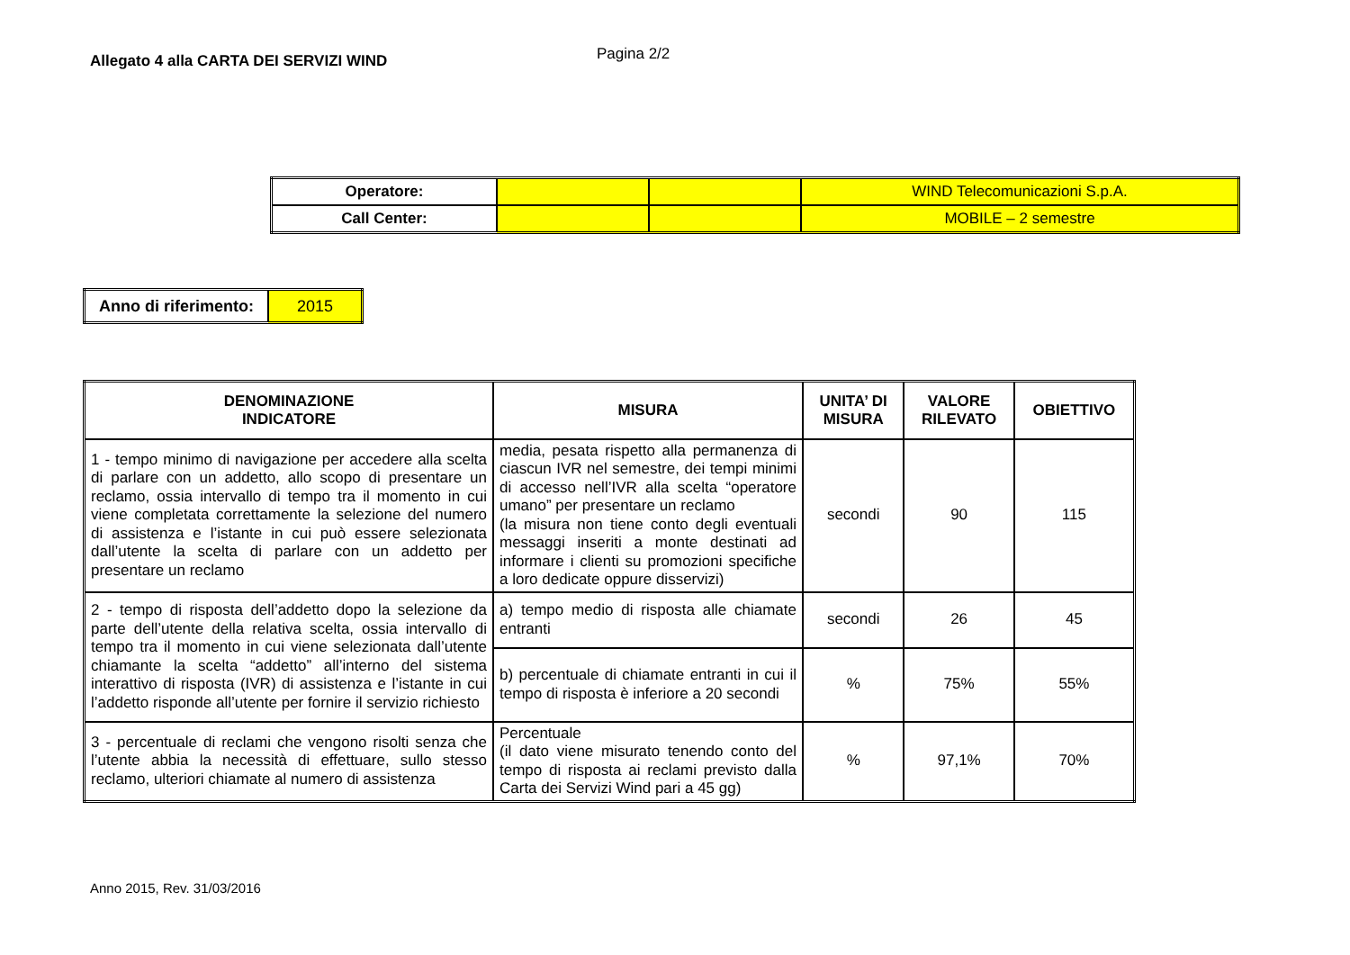Allegato 4 alla CARTA DEI SERVIZI WIND
Pagina 2/2
| Operatore: | | | WIND Telecomunicazioni S.p.A. |
| Call Center: | | | MOBILE – 2 semestre |
| Anno di riferimento: | 2015 |
| DENOMINAZIONE INDICATORE | MISURA | UNITA’ DI MISURA | VALORE RILEVATO | OBIETTIVO |
| --- | --- | --- | --- | --- |
| 1 - tempo minimo di navigazione per accedere alla scelta di parlare con un addetto, allo scopo di presentare un reclamo, ossia intervallo di tempo tra il momento in cui viene completata correttamente la selezione del numero di assistenza e l’istante in cui può essere selezionata dall’utente la scelta di parlare con un addetto per presentare un reclamo | media, pesata rispetto alla permanenza di ciascun IVR nel semestre, dei tempi minimi di accesso nell’IVR alla scelta “operatore umano” per presentare un reclamo (la misura non tiene conto degli eventuali messaggi inseriti a monte destinati ad informare i clienti su promozioni specifiche a loro dedicate oppure disservizi) | secondi | 90 | 115 |
| 2 - tempo di risposta dell’addetto dopo la selezione da parte dell’utente della relativa scelta, ossia intervallo di tempo tra il momento in cui viene selezionata dall’utente chiamante la scelta “addetto” all’interno del sistema interattivo di risposta (IVR) di assistenza e l’istante in cui l’addetto risponde all’utente per fornire il servizio richiesto | a) tempo medio di risposta alle chiamate entranti | secondi | 26 | 45 |
| | b) percentuale di chiamate entranti in cui il tempo di risposta è inferiore a 20 secondi | % | 75% | 55% |
| 3 - percentuale di reclami che vengono risolti senza che l’utente abbia la necessità di effettuare, sullo stesso reclamo, ulteriori chiamate al numero di assistenza | Percentuale (il dato viene misurato tenendo conto del tempo di risposta ai reclami previsto dalla Carta dei Servizi Wind pari a 45 gg) | % | 97,1% | 70% |
Anno 2015, Rev. 31/03/2016